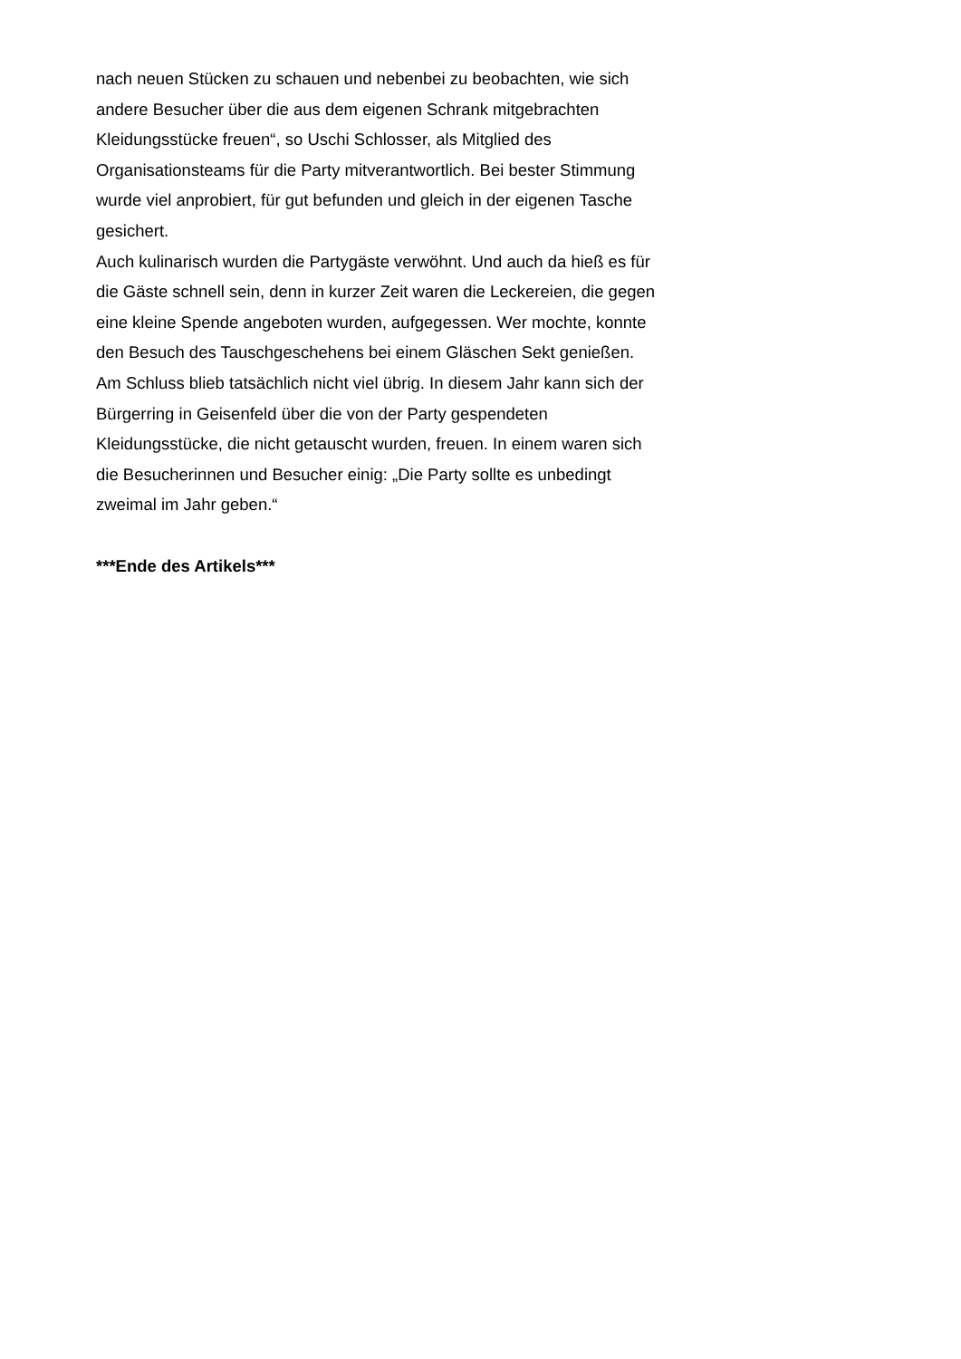nach neuen Stücken zu schauen und nebenbei zu beobachten, wie sich andere Besucher über die aus dem eigenen Schrank mitgebrachten Kleidungsstücke freuen“, so Uschi Schlosser, als Mitglied des Organisationsteams für die Party mitverantwortlich. Bei bester Stimmung wurde viel anprobiert, für gut befunden und gleich in der eigenen Tasche gesichert.
Auch kulinarisch wurden die Partygäste verwöhnt. Und auch da hieß es für die Gäste schnell sein, denn in kurzer Zeit waren die Leckereien, die gegen eine kleine Spende angeboten wurden, aufgegessen. Wer mochte, konnte den Besuch des Tauschgeschehens bei einem Gläschen Sekt genießen.
Am Schluss blieb tatsächlich nicht viel übrig. In diesem Jahr kann sich der Bürgerring in Geisenfeld über die von der Party gespendeten Kleidungsstücke, die nicht getauscht wurden, freuen. In einem waren sich die Besucherinnen und Besucher einig: „Die Party sollte es unbedingt zweimal im Jahr geben.“
***Ende des Artikels***